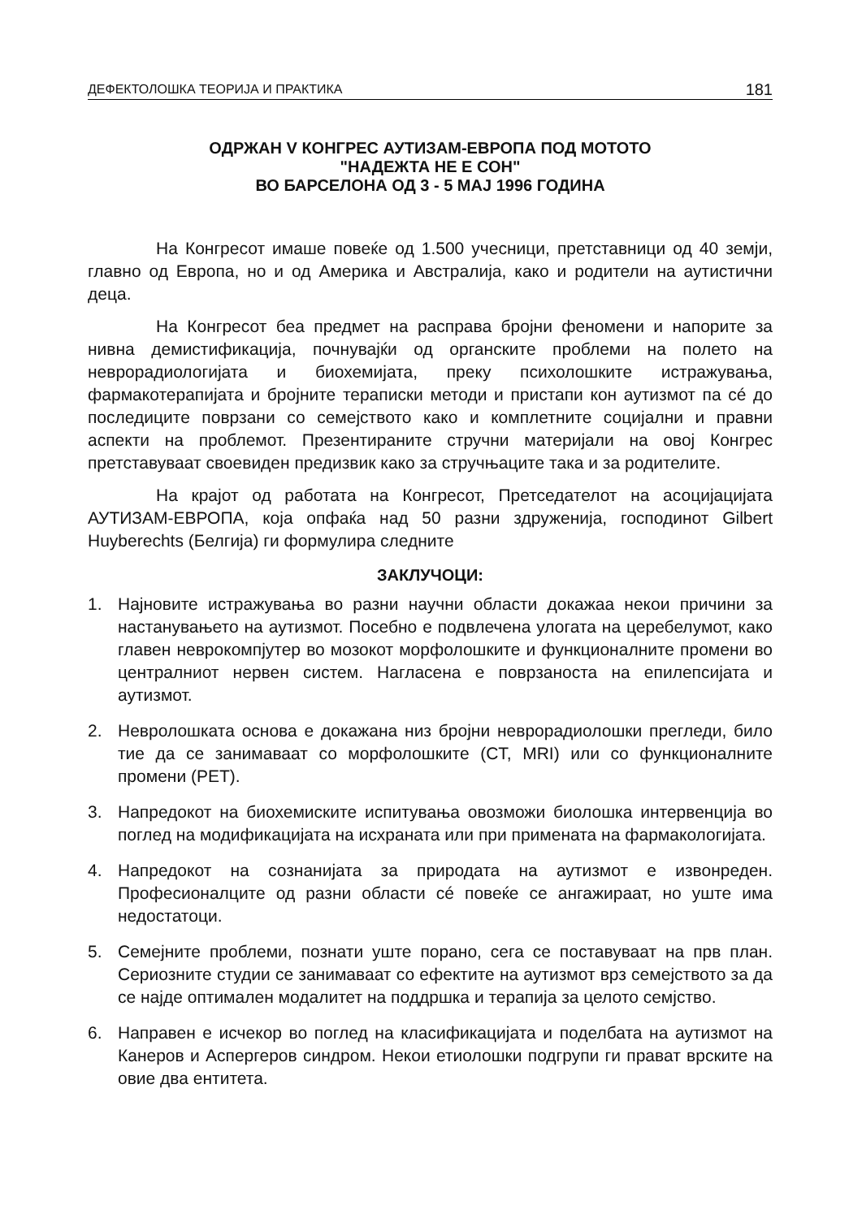ДЕФЕКТОЛОШКА ТЕОРИЈА И ПРАКТИКА 181
ОДРЖАН V КОНГРЕС АУТИЗАМ-ЕВРОПА ПОД МОТОТО
"НАДЕЖТА НЕ Е СОН"
ВО БАРСЕЛОНА ОД 3 - 5 МАЈ 1996 ГОДИНА
На Конгресот имаше повеќе од 1.500 учесници, претставници од 40 земји, главно од Европа, но и од Америка и Австралија, како и родители на аутистични деца.
На Конгресот беа предмет на расправа бројни феномени и напорите за нивна демистификација, почнувајќи од органските проблеми на полето на неврорадиологијата и биохемијата, преку психолошките истражувања, фармакотерапијата и бројните тераписки методи и пристапи кон аутизмот па сé до последиците поврзани со семејството како и комплетните социјални и правни аспекти на проблемот. Презентираните стручни материјали на овој Конгрес претставуваат своевиден предизвик како за стручњаците така и за родителите.
На крајот од работата на Конгресот, Претседателот на асоцијацијата АУТИЗАМ-ЕВРОПА, која опфаќа над 50 разни здруженија, господинот Gilbert Huyberechts (Белгија) ги формулира следните
ЗАКЛУЧОЦИ:
1. Најновите истражувања во разни научни области докажаа некои причини за настанувањето на аутизмот. Посебно е подвлечена улогата на церебелумот, како главен неврокомпјутер во мозокот морфолошките и функционалните промени во централниот нервен систем. Нагласена е поврзаноста на епилепсијата и аутизмот.
2. Невролошката основа е докажана низ бројни неврорадиолошки прегледи, било тие да се занимаваат со морфолошките (CT, MRI) или со функционалните промени (PET).
3. Напредокот на биохемиските испитувања овозможи биолошка интервенција во поглед на модификацијата на исхраната или при примената на фармакологијата.
4. Напредокот на сознанијата за природата на аутизмот е извонреден. Професионалците од разни области сé повеќе се ангажираат, но уште има недостатоци.
5. Семејните проблеми, познати уште порано, сега се поставуваат на прв план. Сериозните студии се занимаваат со ефектите на аутизмот врз семејството за да се најде оптимален модалитет на поддршка и терапија за целото семјство.
6. Направен е исчекор во поглед на класификацијата и поделбата на аутизмот на Канеров и Аспергеров синдром. Некои етиолошки подгрупи ги прават врските на овие два ентитета.